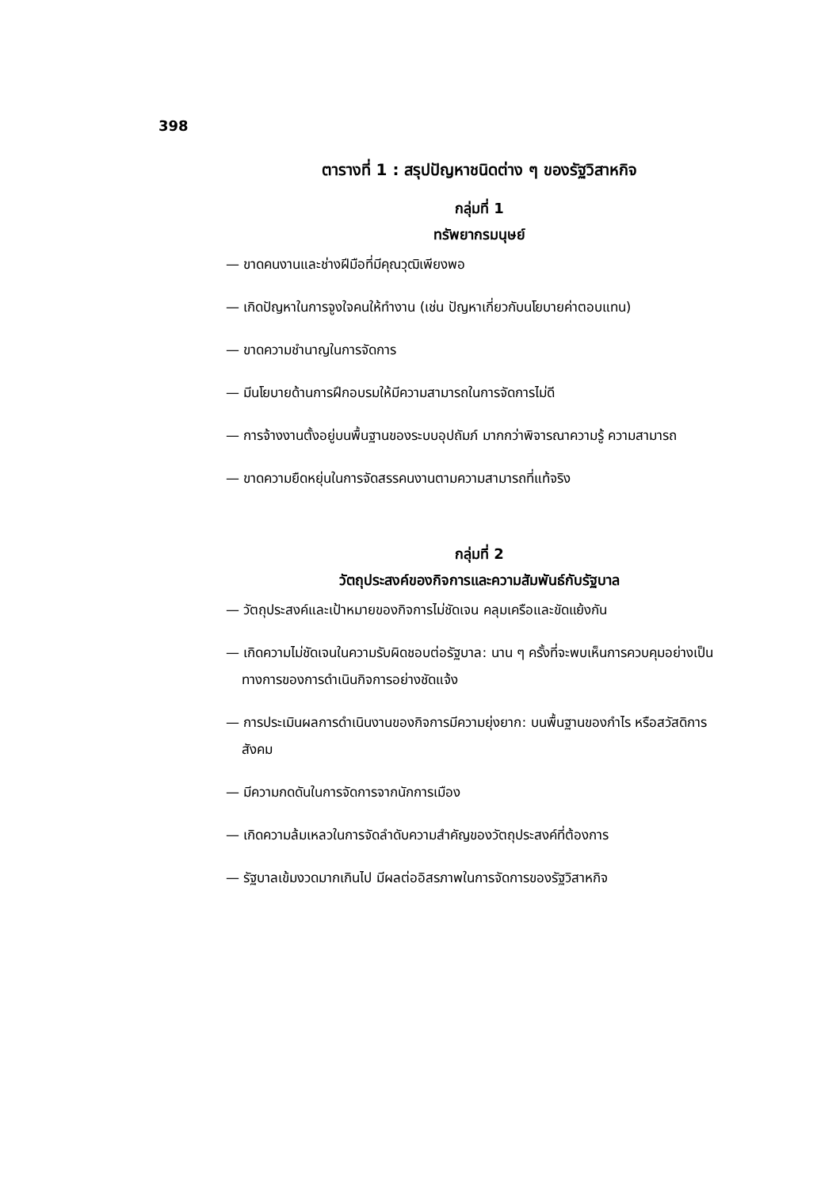398
ตารางที่ 1 : สรุปปัญหาชนิดต่าง ๆ ของรัฐวิสาหกิจ
กลุ่มที่ 1
ทรัพยากรมนุษย์
— ขาดคนงานและช่างฝีมือที่มีคุณวุฒิเพียงพอ
— เกิดปัญหาในการจูงใจคนให้ทำงาน (เช่น ปัญหาเกี่ยวกับนโยบายค่าตอบแทน)
— ขาดความชำนาญในการจัดการ
— มีนโยบายด้านการฝึกอบรมให้มีความสามารถในการจัดการไม่ดี
— การจ้างงานตั้งอยู่บนพื้นฐานของระบบอุปถัมภ์ มากกว่าพิจารณาความรู้ ความสามารถ
— ขาดความยืดหยุ่นในการจัดสรรคนงานตามความสามารถที่แท้จริง
กลุ่มที่ 2
วัตถุประสงค์ของกิจการและความสัมพันธ์กับรัฐบาล
— วัตถุประสงค์และเป้าหมายของกิจการไม่ชัดเจน คลุมเครือและขัดแย้งกัน
— เกิดความไม่ชัดเจนในความรับผิดชอบต่อรัฐบาล: นาน ๆ ครั้งที่จะพบเห็นการควบคุมอย่างเป็นทางการของการดำเนินกิจการอย่างชัดแจ้ง
— การประเมินผลการดำเนินงานของกิจการมีความยุ่งยาก: บนพื้นฐานของกำไร หรือสวัสดิการสังคม
— มีความกดดันในการจัดการจากนักการเมือง
— เกิดความล้มเหลวในการจัดลำดับความสำคัญของวัตถุประสงค์ที่ต้องการ
— รัฐบาลเข้มงวดมากเกินไป มีผลต่ออิสรภาพในการจัดการของรัฐวิสาหกิจ